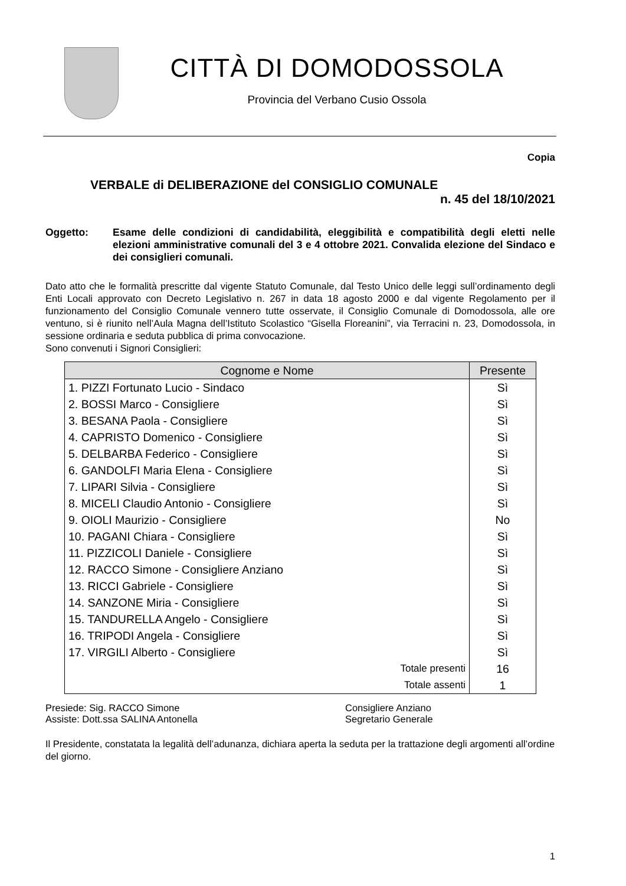CITTÀ DI DOMODOSSOLA
Provincia del Verbano Cusio Ossola
Copia
VERBALE di DELIBERAZIONE del CONSIGLIO COMUNALE
n. 45 del 18/10/2021
Oggetto: Esame delle condizioni di candidabilità, eleggibilità e compatibilità degli eletti nelle elezioni amministrative comunali del 3 e 4 ottobre 2021. Convalida elezione del Sindaco e dei consiglieri comunali.
Dato atto che le formalità prescritte dal vigente Statuto Comunale, dal Testo Unico delle leggi sull’ordinamento degli Enti Locali approvato con Decreto Legislativo n. 267 in data 18 agosto 2000 e dal vigente Regolamento per il funzionamento del Consiglio Comunale vennero tutte osservate, il Consiglio Comunale di Domodossola, alle ore ventuno, si è riunito nell’Aula Magna dell’Istituto Scolastico “Gisella Floreanini”, via Terracini n. 23, Domodossola, in sessione ordinaria e seduta pubblica di prima convocazione.
Sono convenuti i Signori Consiglieri:
| Cognome e Nome | Presente |
| --- | --- |
| 1. PIZZI Fortunato Lucio - Sindaco | Sì |
| 2. BOSSI Marco - Consigliere | Sì |
| 3. BESANA Paola - Consigliere | Sì |
| 4. CAPRISTO Domenico - Consigliere | Sì |
| 5. DELBARBA Federico - Consigliere | Sì |
| 6. GANDOLFI Maria Elena - Consigliere | Sì |
| 7. LIPARI Silvia - Consigliere | Sì |
| 8. MICELI Claudio Antonio - Consigliere | Sì |
| 9. OIOLI Maurizio - Consigliere | No |
| 10. PAGANI Chiara - Consigliere | Sì |
| 11. PIZZICOLI Daniele - Consigliere | Sì |
| 12. RACCO Simone - Consigliere Anziano | Sì |
| 13. RICCI Gabriele - Consigliere | Sì |
| 14. SANZONE Miria - Consigliere | Sì |
| 15. TANDURELLA Angelo - Consigliere | Sì |
| 16. TRIPODI Angela - Consigliere | Sì |
| 17. VIRGILI Alberto - Consigliere | Sì |
| Totale presenti | 16 |
| Totale assenti | 1 |
Presiede: Sig. RACCO Simone
Assiste: Dott.ssa SALINA Antonella
Consigliere Anziano
Segretario Generale
Il Presidente, constatata la legalità dell’adunanza, dichiara aperta la seduta per la trattazione degli argomenti all’ordine del giorno.
1